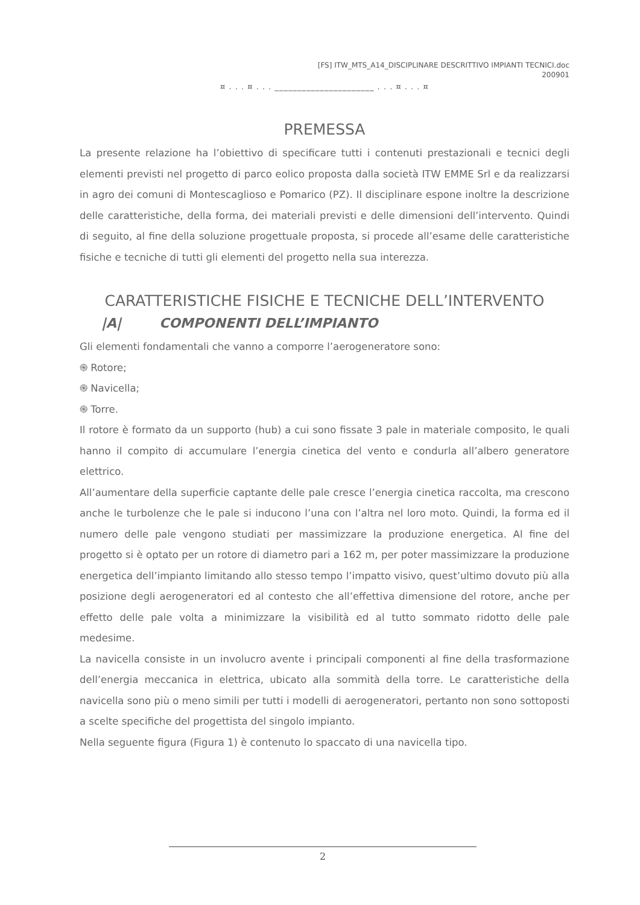[FS] ITW_MTS_A14_DISCIPLINARE DESCRITTIVO IMPIANTI TECNICI.doc
200901
¤ . . . ¤ . . . ______________________ . . . ¤ . . . ¤
PREMESSA
La presente relazione ha l’obiettivo di specificare tutti i contenuti prestazionali e tecnici degli elementi previsti nel progetto di parco eolico proposta dalla società ITW EMME Srl e da realizzarsi in agro dei comuni di Montescaglioso e Pomarico (PZ). Il disciplinare espone inoltre la descrizione delle caratteristiche, della forma, dei materiali previsti e delle dimensioni dell’intervento. Quindi di seguito, al fine della soluzione progettuale proposta, si procede all’esame delle caratteristiche fisiche e tecniche di tutti gli elementi del progetto nella sua interezza.
CARATTERISTICHE FISICHE E TECNICHE DELL’INTERVENTO
|A| COMPONENTI DELL’IMPIANTO
Gli elementi fondamentali che vanno a comporre l’aerogeneratore sono:
֍ Rotore;
֍ Navicella;
֍ Torre.
Il rotore è formato da un supporto (hub) a cui sono fissate 3 pale in materiale composito, le quali hanno il compito di accumulare l’energia cinetica del vento e condurla all’albero generatore elettrico.
All’aumentare della superficie captante delle pale cresce l’energia cinetica raccolta, ma crescono anche le turbolenze che le pale si inducono l’una con l’altra nel loro moto. Quindi, la forma ed il numero delle pale vengono studiati per massimizzare la produzione energetica. Al fine del progetto si è optato per un rotore di diametro pari a 162 m, per poter massimizzare la produzione energetica dell’impianto limitando allo stesso tempo l’impatto visivo, quest’ultimo dovuto più alla posizione degli aerogeneratori ed al contesto che all’effettiva dimensione del rotore, anche per effetto delle pale volta a minimizzare la visibilità ed al tutto sommato ridotto delle pale medesime.
La navicella consiste in un involucro avente i principali componenti al fine della trasformazione dell’energia meccanica in elettrica, ubicato alla sommità della torre. Le caratteristiche della navicella sono più o meno simili per tutti i modelli di aerogeneratori, pertanto non sono sottoposti a scelte specifiche del progettista del singolo impianto.
Nella seguente figura (Figura 1) è contenuto lo spaccato di una navicella tipo.
2